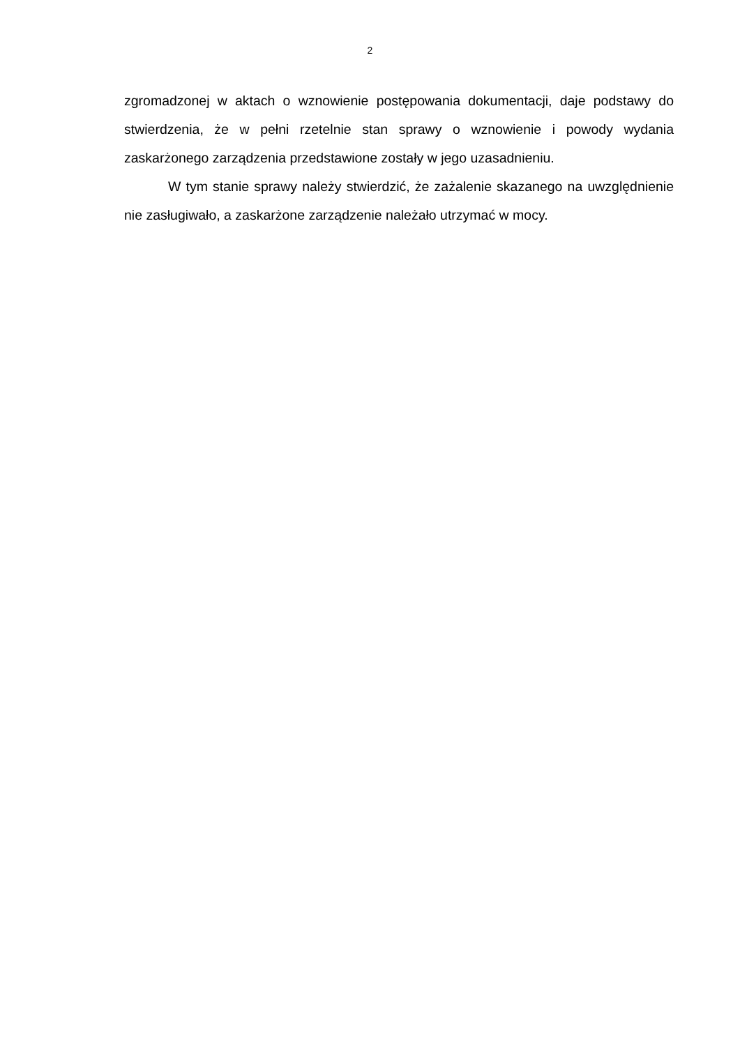2
zgromadzonej w aktach o wznowienie postępowania dokumentacji, daje podstawy do stwierdzenia, że w pełni rzetelnie stan sprawy o wznowienie i powody wydania zaskarżonego zarządzenia przedstawione zostały w jego uzasadnieniu.
W tym stanie sprawy należy stwierdzić, że zażalenie skazanego na uwzględnienie nie zasługiwało, a zaskarżone zarządzenie należało utrzymać w mocy.